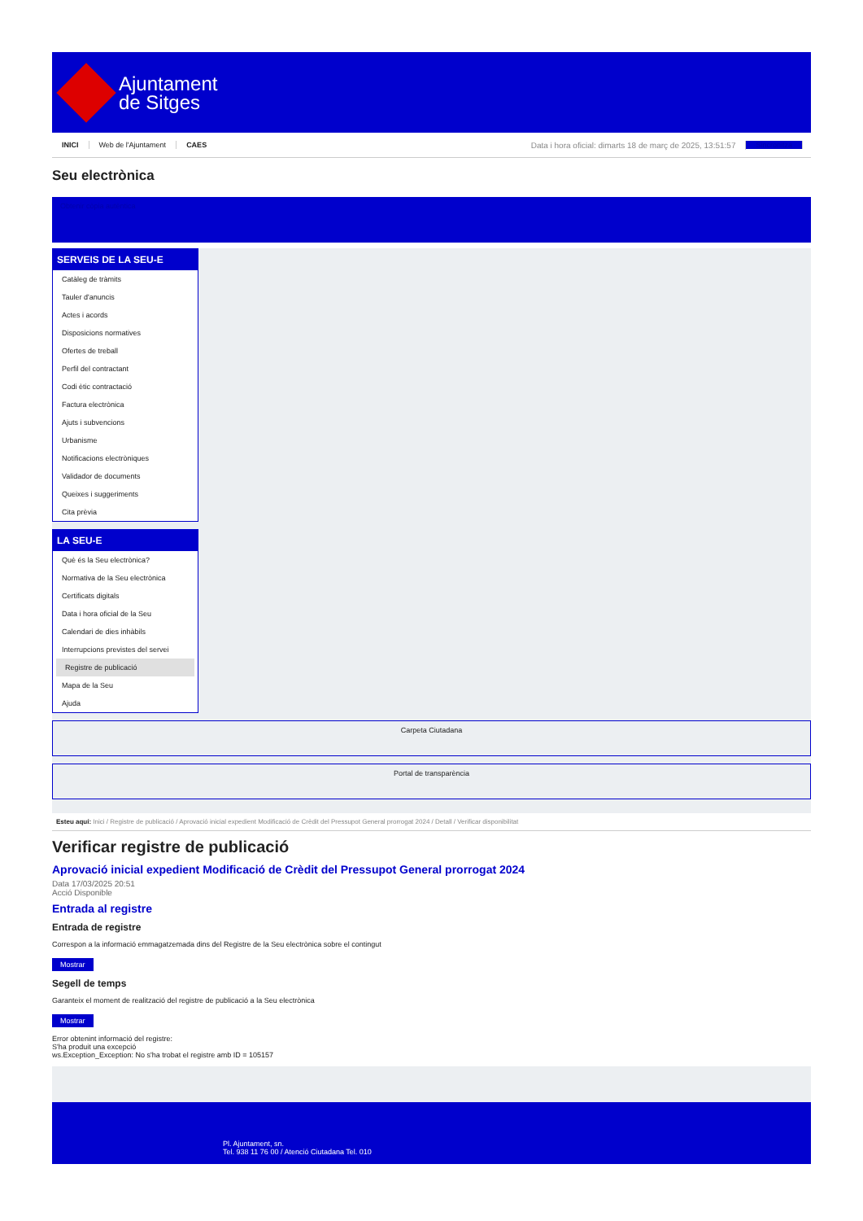Ajuntament
de Sitges
INICI Web de l'Ajuntament CAES Data i hora oficial: dimarts 18 de març de 2025, 13:51:57 Sincronitza
Seu electrònica
Obtenir còpia autèntica
SERVEIS DE LA SEU-E
Catàleg de tràmits
Tauler d'anuncis
Actes i acords
Disposicions normatives
Ofertes de treball
Perfil del contractant
Codi ètic contractació
Factura electrònica
Ajuts i subvencions
Urbanisme
Notificacions electròniques
Validador de documents
Queixes i suggeriments
Cita prèvia
LA SEU-E
Què és la Seu electrònica?
Normativa de la Seu electrònica
Certificats digitals
Data i hora oficial de la Seu
Calendari de dies inhàbils
Interrupcions previstes del servei
Registre de publicació
Mapa de la Seu
Ajuda
Carpeta Ciutadana
Portal de transparència
Esteu aquí: Inici / Registre de publicació / Aprovació inicial expedient Modificació de Crèdit del Pressupot General prorrogat 2024 / Detall / Verificar disponibilitat
Verificar registre de publicació
Aprovació inicial expedient Modificació de Crèdit del Pressupot General prorrogat 2024
Data 17/03/2025 20:51
Acció Disponible
Entrada al registre
Entrada de registre
Correspon a la informació emmagatzemada dins del Registre de la Seu electrònica sobre el contingut
Mostrar
Segell de temps
Garanteix el moment de realització del registre de publicació a la Seu electrònica
Mostrar
Error obtenint informació del registre:
S'ha produit una excepció
ws.Exception_Exception: No s'ha trobat el registre amb ID = 105157
Pl. Ajuntament, sn.
Tel. 938 11 76 00 / Atenció Ciutadana Tel. 010